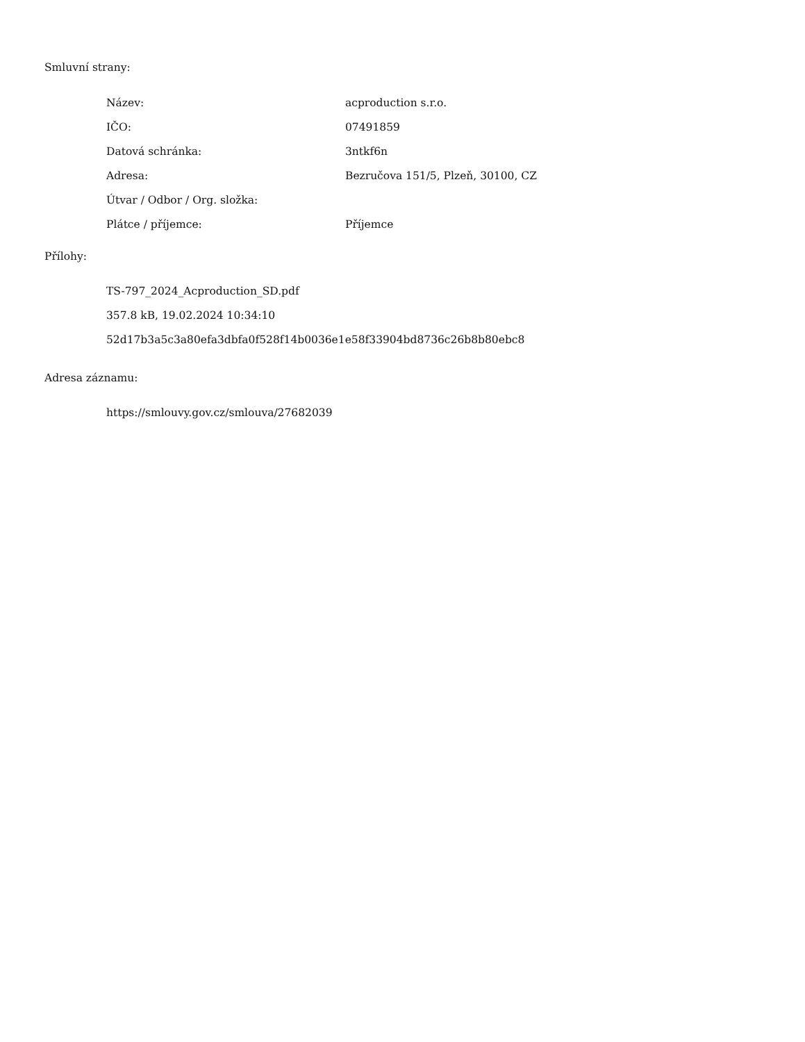Smluvní strany:
| Název: | acproduction s.r.o. |
| IČO: | 07491859 |
| Datová schránka: | 3ntkf6n |
| Adresa: | Bezručova 151/5, Plzeň, 30100, CZ |
| Útvar / Odbor / Org. složka: | |
| Plátce / příjemce: | Příjemce |
Přílohy:
TS-797_2024_Acproduction_SD.pdf
357.8 kB, 19.02.2024 10:34:10
52d17b3a5c3a80efa3dbfa0f528f14b0036e1e58f33904bd8736c26b8b80ebc8
Adresa záznamu:
https://smlouvy.gov.cz/smlouva/27682039